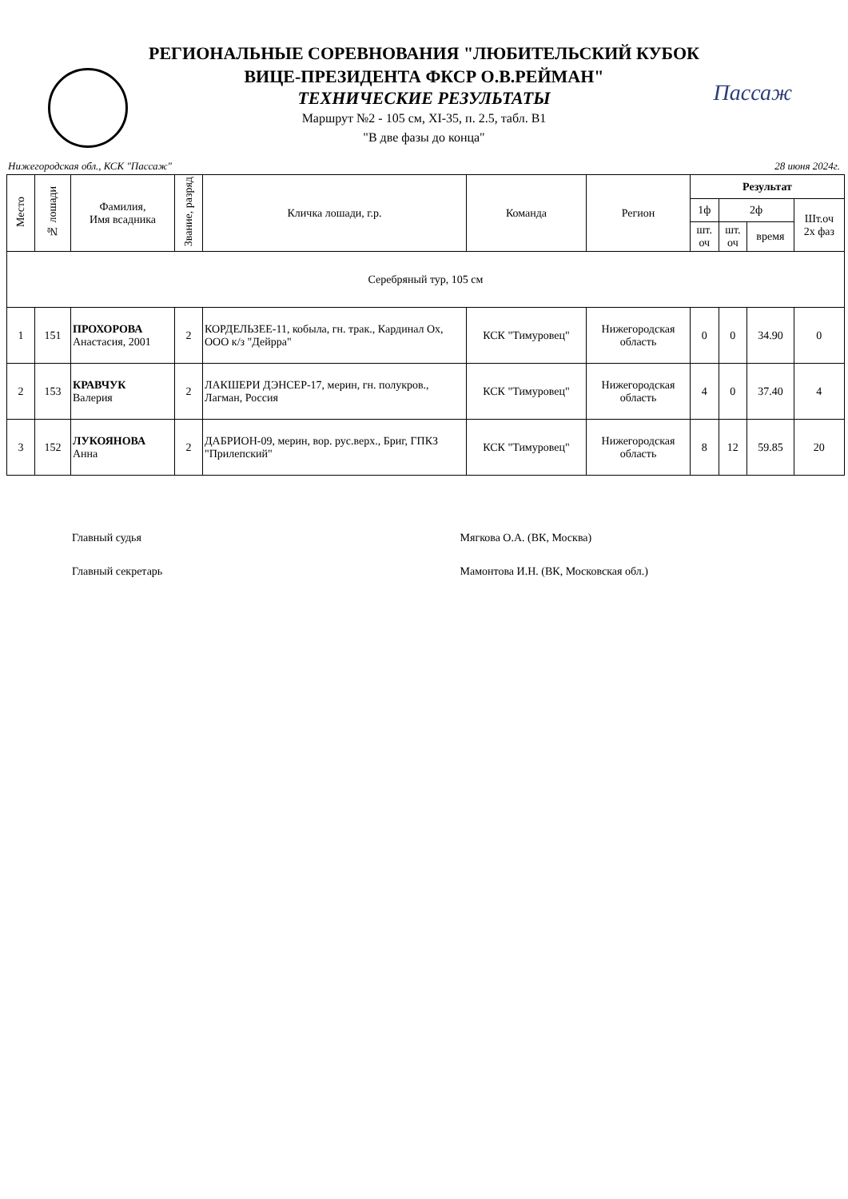Пассаж
РЕГИОНАЛЬНЫЕ СОРЕВНОВАНИЯ "ЛЮБИТЕЛЬСКИЙ КУБОК
ВИЦЕ-ПРЕЗИДЕНТА ФКСР О.В.РЕЙМАН"
ТЕХНИЧЕСКИЕ РЕЗУЛЬТАТЫ
Маршрут №2 - 105 см, XI-35, п. 2.5, табл. В1
"В две фазы до конца"
Нижегородская обл., КСК "Пассаж" 28 июня 2024г.
| Место | № лошади | Фамилия, Имя всадника | Звание, разряд | Кличка лошади, г.р. | Команда | Регион | Результат | | | |
| --- | --- | --- | --- | --- | --- | --- | --- | --- | --- | --- |
| | | | | | | | 1ф | 2ф | | Шт.оч 2х фаз |
| | | | | | | | шт. оч | шт. оч | время | |
| Серебряный тур, 105 см | | | | | | | | | | |
| 1 | 151 | ПРОХОРОВА Анастасия, 2001 | 2 | КОРДЕЛЬЗЕЕ-11, кобыла, гн. трак., Кардинал Ох, ООО к/з "Дейрра" | КСК "Тимуровец" | Нижегородская область | 0 | 0 | 34.90 | 0 |
| 2 | 153 | КРАВЧУК Валерия | 2 | ЛАКШЕРИ ДЭНСЕР-17, мерин, гн. полукров., Лагман, Россия | КСК "Тимуровец" | Нижегородская область | 4 | 0 | 37.40 | 4 |
| 3 | 152 | ЛУКОЯНОВА Анна | 2 | ДАБРИОН-09, мерин, вор. рус.верх., Бриг, ГПКЗ "Прилепский" | КСК "Тимуровец" | Нижегородская область | 8 | 12 | 59.85 | 20 |
Главный судья Мягкова О.А. (ВК, Москва)
Главный секретарь Мамонтова И.Н. (ВК, Московская обл.)